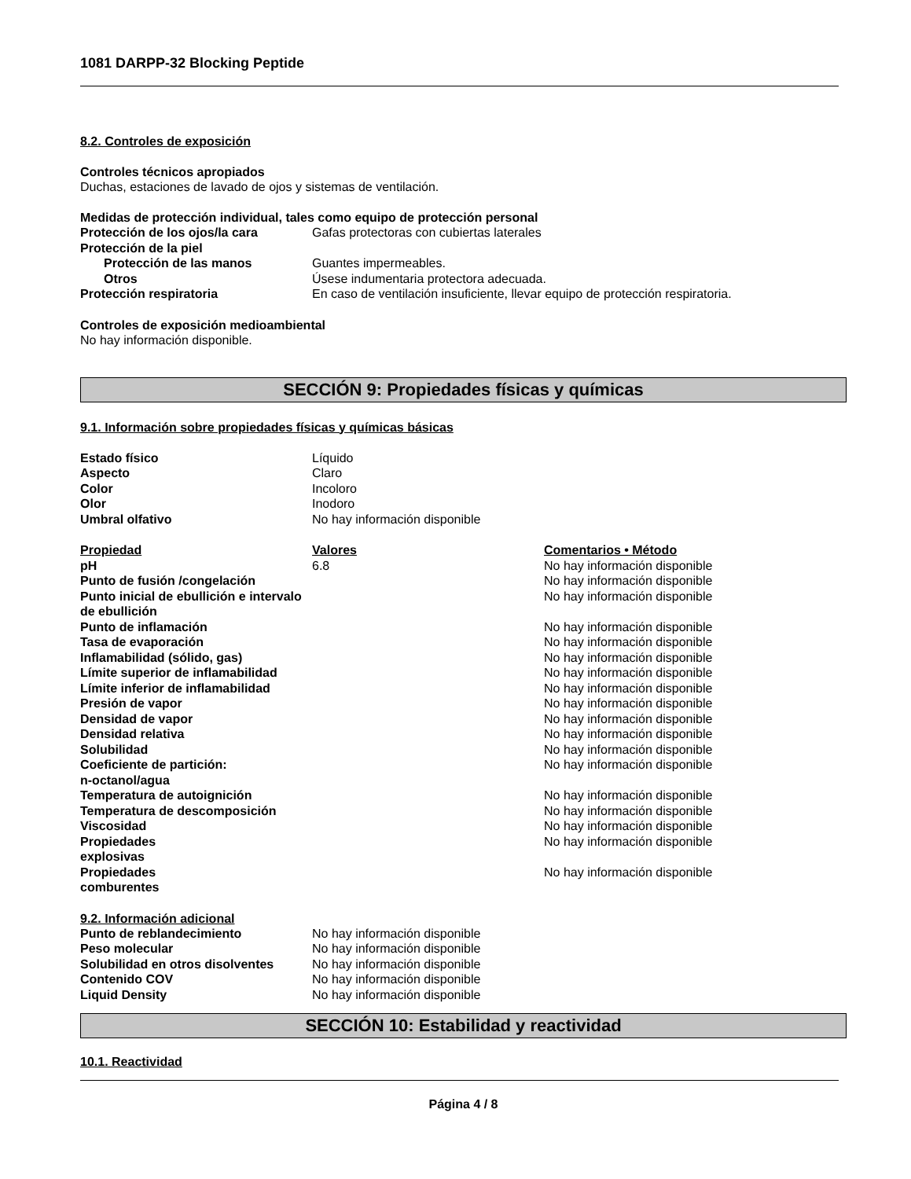1081 DARPP-32 Blocking Peptide
8.2. Controles de exposición
Controles técnicos apropiados
Duchas, estaciones de lavado de ojos y sistemas de ventilación.
Medidas de protección individual, tales como equipo de protección personal
| Protección de los ojos/la cara | Gafas protectoras con cubiertas laterales |
| Protección de la piel | |
| Protección de las manos | Guantes impermeables. |
| Otros | Úsese indumentaria protectora adecuada. |
| Protección respiratoria | En caso de ventilación insuficiente, llevar equipo de protección respiratoria. |
Controles de exposición medioambiental
No hay información disponible.
SECCIÓN 9: Propiedades físicas y químicas
9.1. Información sobre propiedades físicas y químicas básicas
| Estado físico | Líquido |
| Aspecto | Claro |
| Color | Incoloro |
| Olor | Inodoro |
| Umbral olfativo | No hay información disponible |
| Propiedad | Valores | Comentarios • Método |
| --- | --- | --- |
| pH | 6.8 | No hay información disponible |
| Punto de fusión /congelación | | No hay información disponible |
| Punto inicial de ebullición e intervalo de ebullición | | No hay información disponible |
| Punto de inflamación | | No hay información disponible |
| Tasa de evaporación | | No hay información disponible |
| Inflamabilidad (sólido, gas) | | No hay información disponible |
| Límite superior de inflamabilidad | | No hay información disponible |
| Límite inferior de inflamabilidad | | No hay información disponible |
| Presión de vapor | | No hay información disponible |
| Densidad de vapor | | No hay información disponible |
| Densidad relativa | | No hay información disponible |
| Solubilidad | | No hay información disponible |
| Coeficiente de partición: n-octanol/agua | | No hay información disponible |
| Temperatura de autoignición | | No hay información disponible |
| Temperatura de descomposición | | No hay información disponible |
| Viscosidad | | No hay información disponible |
| Propiedades explosivas | | No hay información disponible |
| Propiedades comburentes | | No hay información disponible |
9.2. Información adicional
| Punto de reblandecimiento | No hay información disponible |
| Peso molecular | No hay información disponible |
| Solubilidad en otros disolventes | No hay información disponible |
| Contenido COV | No hay información disponible |
| Liquid Density | No hay información disponible |
SECCIÓN 10: Estabilidad y reactividad
10.1. Reactividad
Página 4 / 8